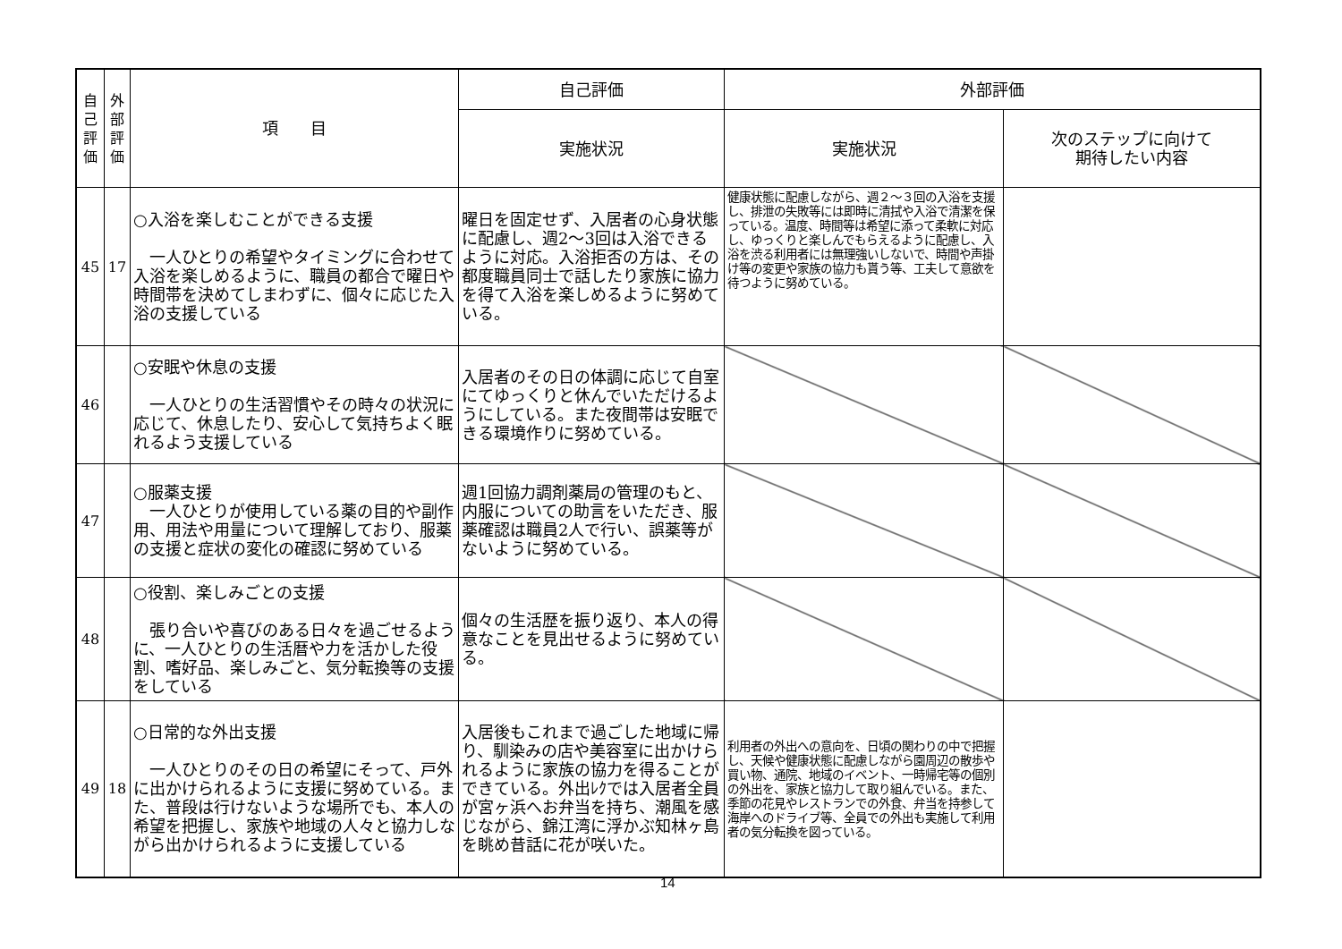| 自 己 評 価 | 外 部 評 価 | 項 目 | 自己評価 | 外部評価 | |
| --- | --- | --- | --- | --- | --- |
| | | | 実施状況 | 実施状況 | 次のステップに向けて 期待したい内容 |
| 45 | 17 | ○入浴を楽しむことができる支援 一人ひとりの希望やタイミングに合わせて入浴を楽しめるように、職員の都合で曜日や時間帯を決めてしまわずに、個々に応じた入浴の支援している | 曜日を固定せず、入居者の心身状態に配慮し、週2～3回は入浴できるように対応。入浴拒否の方は、その都度職員同士で話したり家族に協力を得て入浴を楽しめるように努めている。 | 健康状態に配慮しながら、週２～３回の入浴を支援し、排泄の失敗等には即時に清拭や入浴で清潔を保っている。温度、時間等は希望に添って柔軟に対応し、ゆっくりと楽しんでもらえるように配慮し、入浴を渋る利用者には無理強いしないで、時間や声掛け等の変更や家族の協力も貰う等、工夫して意欲を待つように努めている。 | |
| 46 | | ○安眠や休息の支援 一人ひとりの生活習慣やその時々の状況に応じて、休息したり、安心して気持ちよく眠れるよう支援している | 入居者のその日の体調に応じて自室にてゆっくりと休んでいただけるようにしている。また夜間帯は安眠できる環境作りに努めている。 | | |
| 47 | | ○服薬支援 一人ひとりが使用している薬の目的や副作用、用法や用量について理解しており、服薬の支援と症状の変化の確認に努めている | 週1回協力調剤薬局の管理のもと、内服についての助言をいただき、服薬確認は職員2人で行い、誤薬等がないように努めている。 | | |
| 48 | | ○役割、楽しみごとの支援 張り合いや喜びのある日々を過ごせるように、一人ひとりの生活暦や力を活かした役割、嗜好品、楽しみごと、気分転換等の支援をしている | 個々の生活歴を振り返り、本人の得意なことを見出せるように努めている。 | | |
| 49 | 18 | ○日常的な外出支援 一人ひとりのその日の希望にそって、戸外に出かけられるように支援に努めている。また、普段は行けないような場所でも、本人の希望を把握し、家族や地域の人々と協力しながら出かけられるように支援している | 入居後もこれまで過ごした地域に帰り、馴染みの店や美容室に出かけられるように家族の協力を得ることができている。外出ﾚｸでは入居者全員が宮ヶ浜へお弁当を持ち、潮風を感じながら、錦江湾に浮かぶ知林ヶ島を眺め昔話に花が咲いた。 | 利用者の外出への意向を、日頃の関わりの中で把握し、天候や健康状態に配慮しながら園周辺の散歩や買い物、通院、地域のイベント、一時帰宅等の個別の外出を、家族と協力して取り組んでいる。また、季節の花見やレストランでの外食、弁当を持参して海岸へのドライブ等、全員での外出も実施して利用者の気分転換を図っている。 | |
14